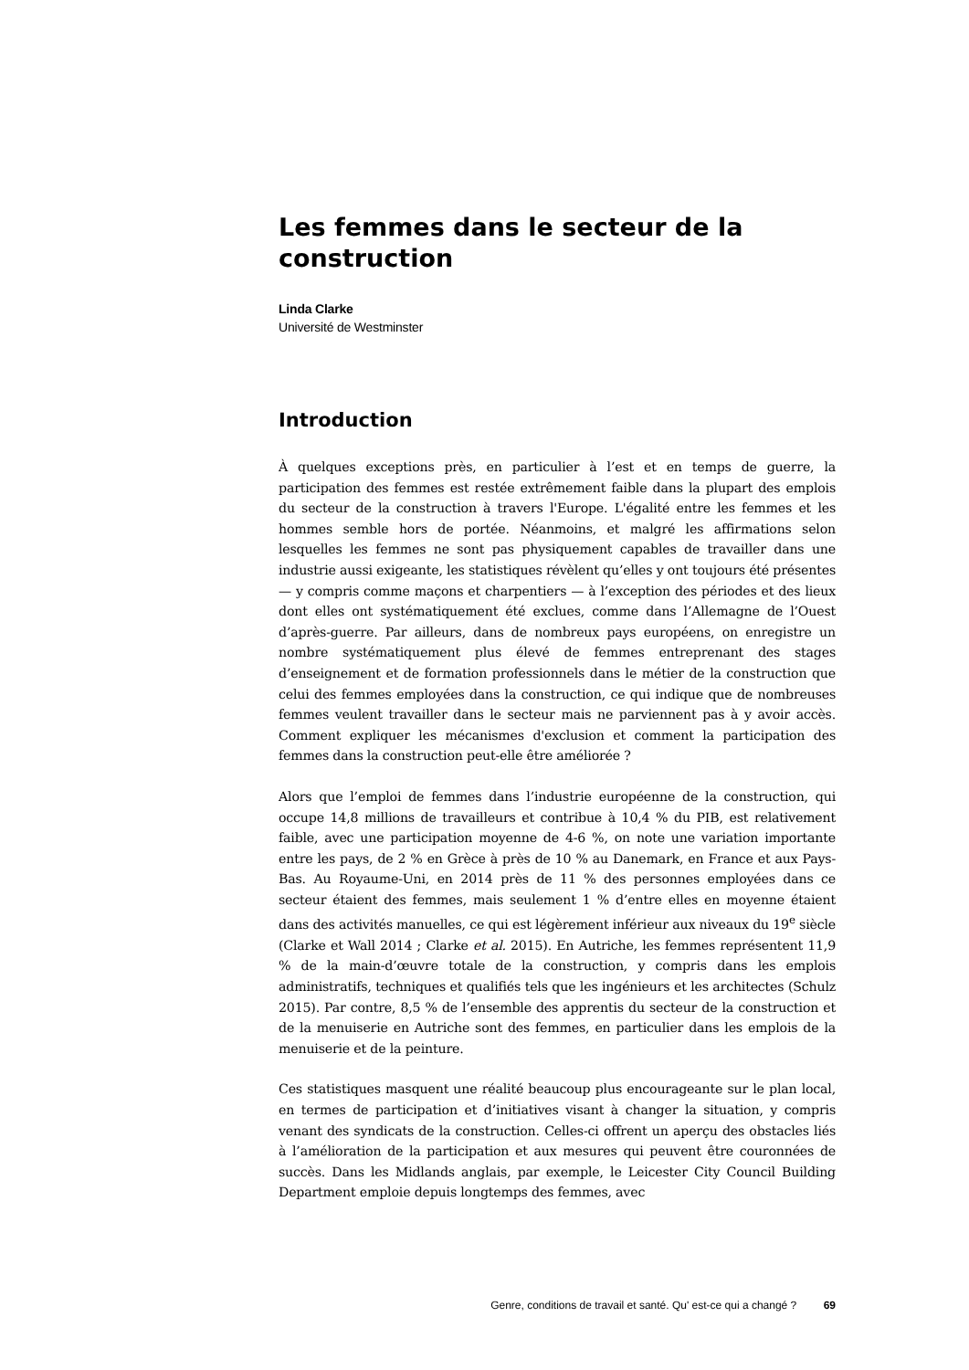Les femmes dans le secteur de la construction
Linda Clarke
Université de Westminster
Introduction
À quelques exceptions près, en particulier à l’est et en temps de guerre, la participation des femmes est restée extrêmement faible dans la plupart des emplois du secteur de la construction à travers l'Europe. L'égalité entre les femmes et les hommes semble hors de portée. Néanmoins, et malgré les affirmations selon lesquelles les femmes ne sont pas physiquement capables de travailler dans une industrie aussi exigeante, les statistiques révèlent qu’elles y ont toujours été présentes — y compris comme maçons et charpentiers — à l’exception des périodes et des lieux dont elles ont systématiquement été exclues, comme dans l’Allemagne de l’Ouest d’après-guerre. Par ailleurs, dans de nombreux pays européens, on enregistre un nombre systématiquement plus élevé de femmes entreprenant des stages d’enseignement et de formation professionnels dans le métier de la construction que celui des femmes employées dans la construction, ce qui indique que de nombreuses femmes veulent travailler dans le secteur mais ne parviennent pas à y avoir accès. Comment expliquer les mécanismes d'exclusion et comment la participation des femmes dans la construction peut-elle être améliorée ?
Alors que l’emploi de femmes dans l’industrie européenne de la construction, qui occupe 14,8 millions de travailleurs et contribue à 10,4 % du PIB, est relativement faible, avec une participation moyenne de 4-6 %, on note une variation importante entre les pays, de 2 % en Grèce à près de 10 % au Danemark, en France et aux Pays-Bas. Au Royaume-Uni, en 2014 près de 11 % des personnes employées dans ce secteur étaient des femmes, mais seulement 1 % d’entre elles en moyenne étaient dans des activités manuelles, ce qui est légèrement inférieur aux niveaux du 19<sup>e</sup> siècle (Clarke et Wall 2014 ; Clarke et al. 2015). En Autriche, les femmes représentent 11,9 % de la main-d’œuvre totale de la construction, y compris dans les emplois administratifs, techniques et qualifiés tels que les ingénieurs et les architectes (Schulz 2015). Par contre, 8,5 % de l’ensemble des apprentis du secteur de la construction et de la menuiserie en Autriche sont des femmes, en particulier dans les emplois de la menuiserie et de la peinture.
Ces statistiques masquent une réalité beaucoup plus encourageante sur le plan local, en termes de participation et d’initiatives visant à changer la situation, y compris venant des syndicats de la construction. Celles-ci offrent un aperçu des obstacles liés à l’amélioration de la participation et aux mesures qui peuvent être couronnées de succès. Dans les Midlands anglais, par exemple, le Leicester City Council Building Department emploie depuis longtemps des femmes, avec
Genre, conditions de travail et santé. Qu' est-ce qui a changé ? 69